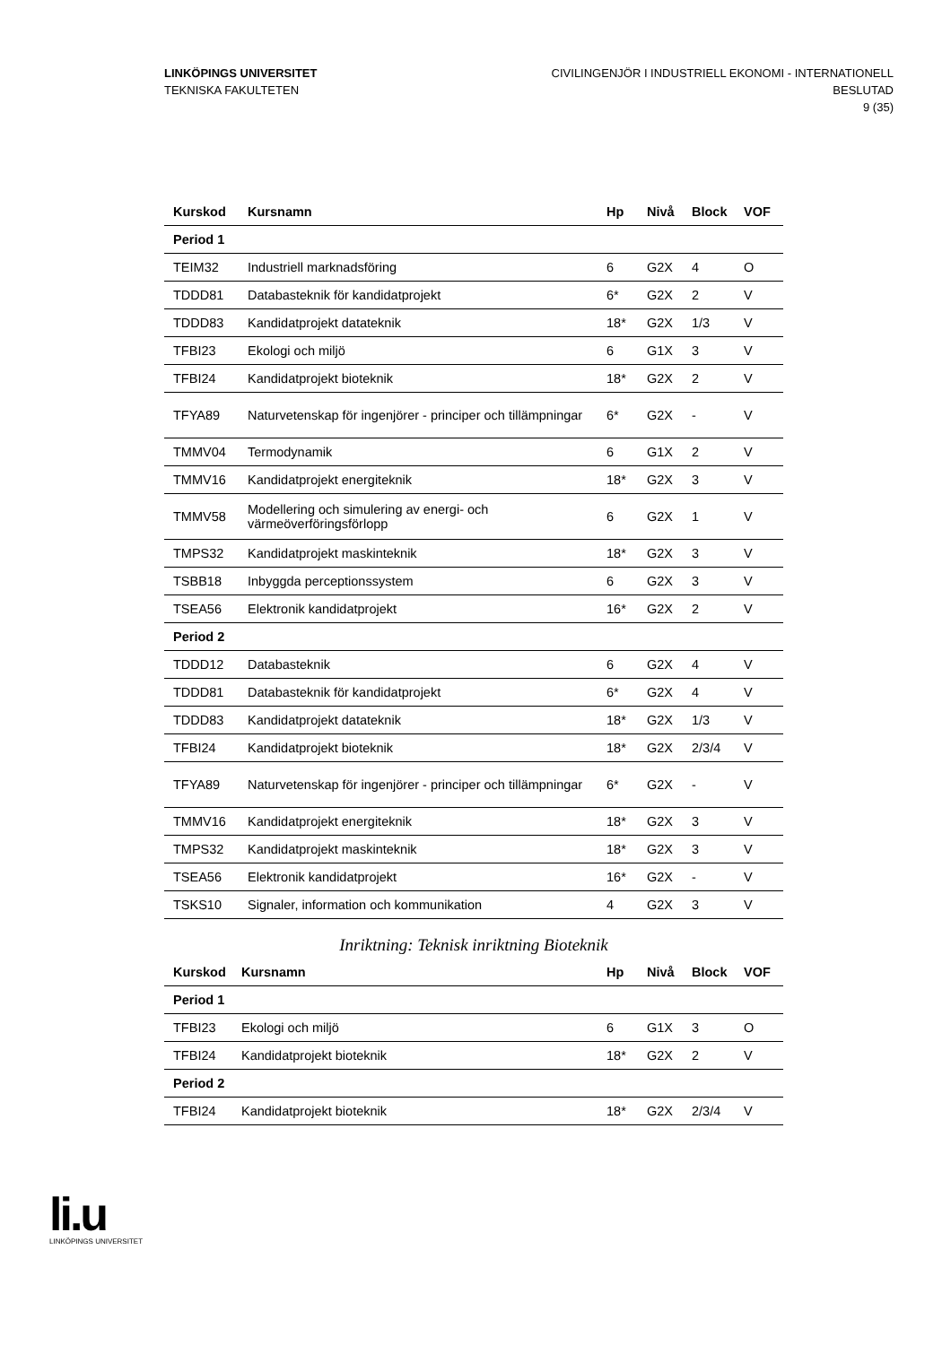LINKÖPINGS UNIVERSITET
TEKNISKA FAKULTETEN
CIVILINGENJÖR I INDUSTRIELL EKONOMI - INTERNATIONELL
BESLUTAD
9 (35)
| Kurskod | Kursnamn | Hp | Nivå | Block | VOF |
| --- | --- | --- | --- | --- | --- |
| Period 1 | | | | | |
| TEIM32 | Industriell marknadsföring | 6 | G2X | 4 | O |
| TDDD81 | Databasteknik för kandidatprojekt | 6* | G2X | 2 | V |
| TDDD83 | Kandidatprojekt datateknik | 18* | G2X | 1/3 | V |
| TFBI23 | Ekologi och miljö | 6 | G1X | 3 | V |
| TFBI24 | Kandidatprojekt bioteknik | 18* | G2X | 2 | V |
| TFYA89 | Naturvetenskap för ingenjörer - principer och tillämpningar | 6* | G2X | - | V |
| TMMV04 | Termodynamik | 6 | G1X | 2 | V |
| TMMV16 | Kandidatprojekt energiteknik | 18* | G2X | 3 | V |
| TMMV58 | Modellering och simulering av energi- och värmeöverföringsförlopp | 6 | G2X | 1 | V |
| TMPS32 | Kandidatprojekt maskinteknik | 18* | G2X | 3 | V |
| TSBB18 | Inbyggda perceptionssystem | 6 | G2X | 3 | V |
| TSEA56 | Elektronik kandidatprojekt | 16* | G2X | 2 | V |
| Period 2 | | | | | |
| TDDD12 | Databasteknik | 6 | G2X | 4 | V |
| TDDD81 | Databasteknik för kandidatprojekt | 6* | G2X | 4 | V |
| TDDD83 | Kandidatprojekt datateknik | 18* | G2X | 1/3 | V |
| TFBI24 | Kandidatprojekt bioteknik | 18* | G2X | 2/3/4 | V |
| TFYA89 | Naturvetenskap för ingenjörer - principer och tillämpningar | 6* | G2X | - | V |
| TMMV16 | Kandidatprojekt energiteknik | 18* | G2X | 3 | V |
| TMPS32 | Kandidatprojekt maskinteknik | 18* | G2X | 3 | V |
| TSEA56 | Elektronik kandidatprojekt | 16* | G2X | - | V |
| TSKS10 | Signaler, information och kommunikation | 4 | G2X | 3 | V |
Inriktning: Teknisk inriktning Bioteknik
| Kurskod | Kursnamn | Hp | Nivå | Block | VOF |
| --- | --- | --- | --- | --- | --- |
| Period 1 | | | | | |
| TFBI23 | Ekologi och miljö | 6 | G1X | 3 | O |
| TFBI24 | Kandidatprojekt bioteknik | 18* | G2X | 2 | V |
| Period 2 | | | | | |
| TFBI24 | Kandidatprojekt bioteknik | 18* | G2X | 2/3/4 | V |
li.u
LINKÖPINGS UNIVERSITET